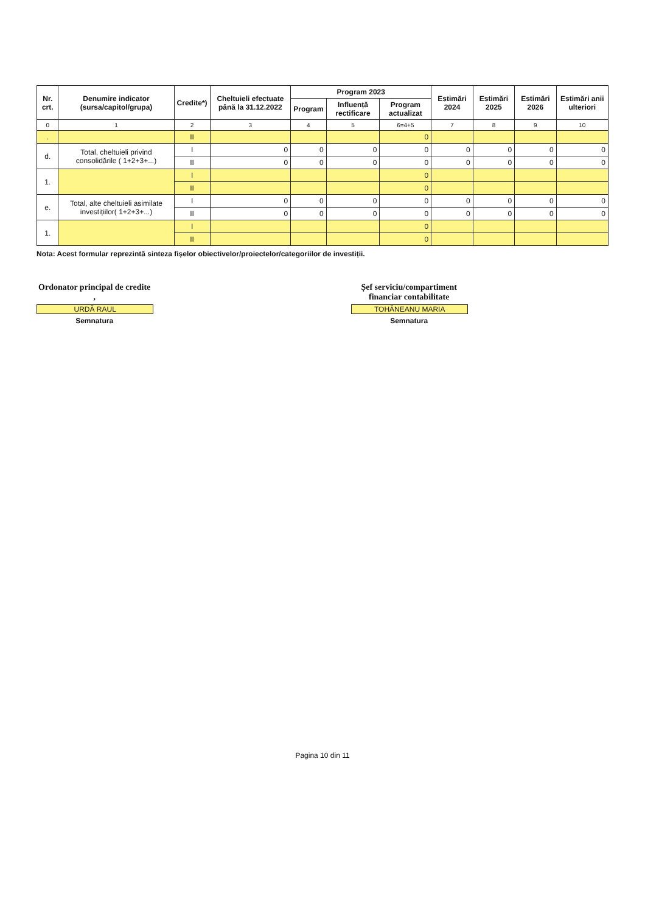| Nr. crt. | Denumire indicator (sursa/capitol/grupa) | Credite*) | Cheltuieli efectuate până la 31.12.2022 | Program 2023 | | | Estimări 2024 | Estimări 2025 | Estimări 2026 | Estimări anii ulteriori |
| --- | --- | --- | --- | --- | --- | --- | --- | --- | --- | --- |
| | | | | Program | Influență rectificare | Program actualizat | | | | |
| 0 | 1 | 2 | 3 | 4 | 5 | 6=4+5 | 7 | 8 | 9 | 10 |
| . | | II | | | | 0 | | | | |
| d. | Total, cheltuieli privind consolidările ( 1+2+3+...) | I | 0 | 0 | 0 | 0 | 0 | 0 | 0 | 0 |
| | | II | 0 | 0 | 0 | 0 | 0 | 0 | 0 | 0 |
| 1. | | I | | | | 0 | | | | |
| | | II | | | | 0 | | | | |
| e. | Total, alte cheltuieli asimilate investițiilor( 1+2+3+...) | I | 0 | 0 | 0 | 0 | 0 | 0 | 0 | 0 |
| | | II | 0 | 0 | 0 | 0 | 0 | 0 | 0 | 0 |
| 1. | | I | | | | 0 | | | | |
| | | II | | | | 0 | | | | |
Nota: Acest formular reprezintă sinteza fișelor obiectivelor/proiectelor/categoriilor de investiții.
Ordonator principal de credite ,
URDĂ RAUL
Semnatura
Șef serviciu/compartiment financiar contabilitate
TOHĂNEANU MARIA
Semnatura
Pagina 10 din 11